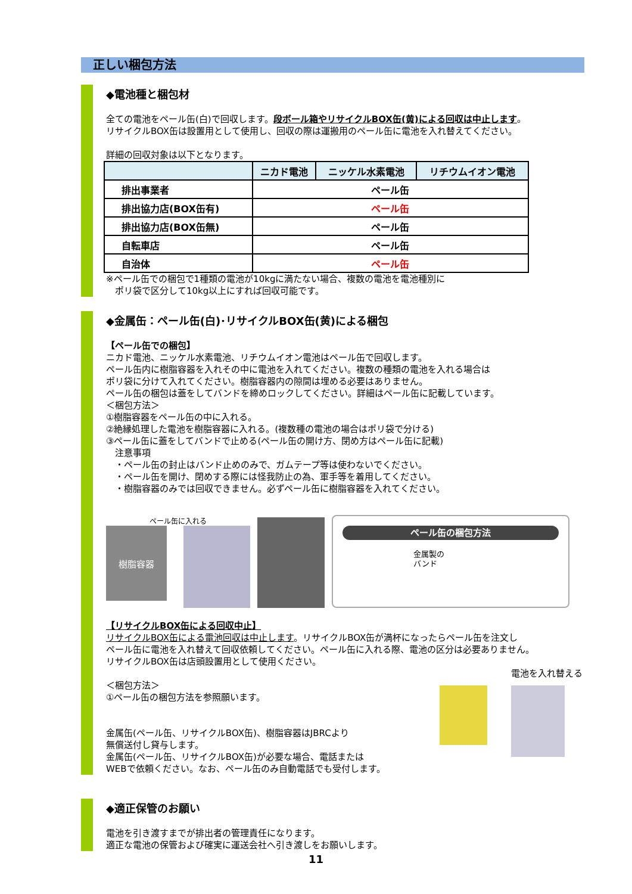正しい梱包方法
◆電池種と梱包材
全ての電池をペール缶(白)で回収します。段ボール箱やリサイクルBOX缶(黄)による回収は中止します。
リサイクルBOX缶は設置用として使用し、回収の際は運搬用のペール缶に電池を入れ替えてください。
詳細の回収対象は以下となります。
| | ニカド電池 | ニッケル水素電池 | リチウムイオン電池 |
| --- | --- | --- | --- |
| 排出事業者 | ペール缶 | | |
| 排出協力店(BOX缶有) | ペール缶 | | |
| 排出協力店(BOX缶無) | ペール缶 | | |
| 自転車店 | ペール缶 | | |
| 自治体 | ペール缶 | | |
※ペール缶での梱包で1種類の電池が10kgに満たない場合、複数の電池を電池種別に
　ポリ袋で区分して10kg以上にすれば回収可能です。
◆金属缶：ペール缶(白)･リサイクルBOX缶(黄)による梱包
【ペール缶での梱包】
ニカド電池、ニッケル水素電池、リチウムイオン電池はペール缶で回収します。
ペール缶内に樹脂容器を入れその中に電池を入れてください。複数の種類の電池を入れる場合は
ポリ袋に分けて入れてください。樹脂容器内の隙間は埋める必要はありません。
ペール缶の梱包は蓋をしてバンドを締めロックしてください。詳細はペール缶に記載しています。
＜梱包方法＞
①樹脂容器をペール缶の中に入れる。
②絶縁処理した電池を樹脂容器に入れる。(複数種の電池の場合はポリ袋で分ける)
③ペール缶に蓋をしてバンドで止める(ペール缶の開け方、閉め方はペール缶に記載)
　注意事項
　・ペール缶の封止はバンド止めのみで、ガムテープ等は使わないでください。
　・ペール缶を開け、閉めする際には怪我防止の為、軍手等を着用してください。
　・樹脂容器のみでは回収できません。必ずペール缶に樹脂容器を入れてください。
ペール缶に入れる
樹脂容器
ペール缶の梱包方法
金属製の
バンド
【リサイクルBOX缶による回収中止】
リサイクルBOX缶による電池回収は中止します。リサイクルBOX缶が満杯になったらペール缶を注文し
ペール缶に電池を入れ替えて回収依頼してください。ペール缶に入れる際、電池の区分は必要ありません。
リサイクルBOX缶は店頭設置用として使用ください。
＜梱包方法＞
①ペール缶の梱包方法を参照願います。
金属缶(ペール缶、リサイクルBOX缶)、樹脂容器はJBRCより
無償送付し貸与します。
金属缶(ペール缶、リサイクルBOX缶)が必要な場合、電話または
WEBで依頼ください。なお、ペール缶のみ自動電話でも受付します。
電池を入れ替える
◆適正保管のお願い
電池を引き渡すまでが排出者の管理責任になります。
適正な電池の保管および確実に運送会社へ引き渡しをお願いします。
11